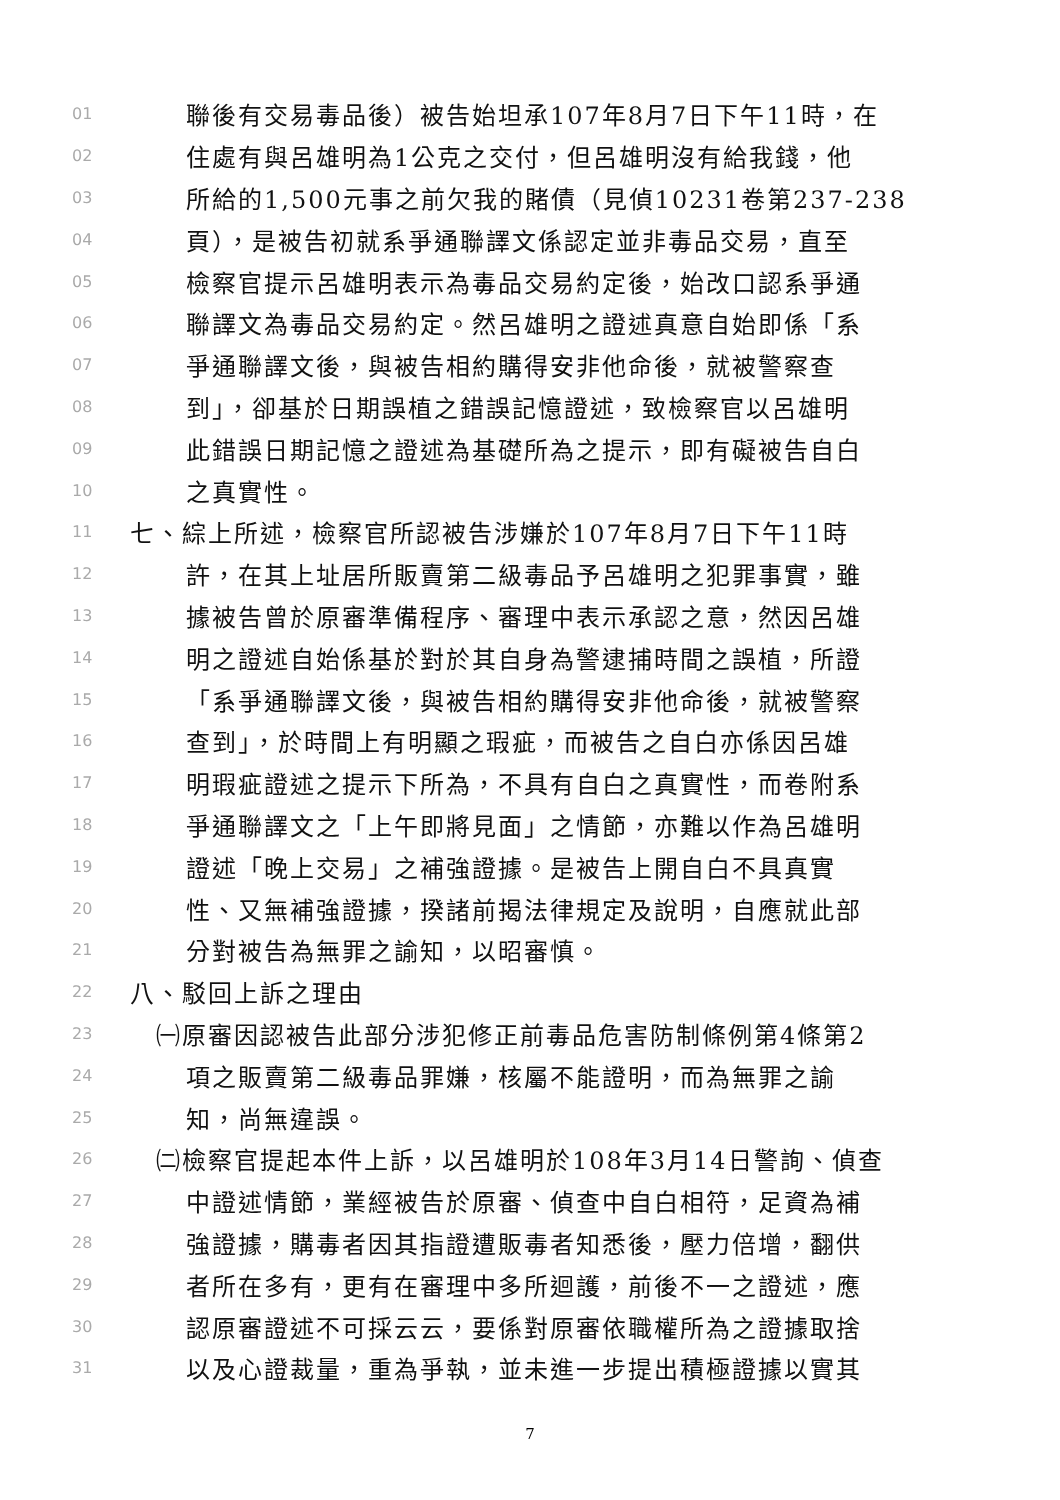01 聯後有交易毒品後）被告始坦承107年8月7日下午11時，在
02 住處有與呂雄明為1公克之交付，但呂雄明沒有給我錢，他
03 所給的1,500元事之前欠我的賭債（見偵10231卷第237-238
04 頁），是被告初就系爭通聯譯文係認定並非毒品交易，直至
05 檢察官提示呂雄明表示為毒品交易約定後，始改口認系爭通
06 聯譯文為毒品交易約定。然呂雄明之證述真意自始即係「系
07 爭通聯譯文後，與被告相約購得安非他命後，就被警察查
08 到」，卻基於日期誤植之錯誤記憶證述，致檢察官以呂雄明
09 此錯誤日期記憶之證述為基礎所為之提示，即有礙被告自白
10 之真實性。
11 七、綜上所述，檢察官所認被告涉嫌於107年8月7日下午11時
12 許，在其上址居所販賣第二級毒品予呂雄明之犯罪事實，雖
13 據被告曾於原審準備程序、審理中表示承認之意，然因呂雄
14 明之證述自始係基於對於其自身為警逮捕時間之誤植，所證
15 「系爭通聯譯文後，與被告相約購得安非他命後，就被警察
16 查到」，於時間上有明顯之瑕疵，而被告之自白亦係因呂雄
17 明瑕疵證述之提示下所為，不具有自白之真實性，而卷附系
18 爭通聯譯文之「上午即將見面」之情節，亦難以作為呂雄明
19 證述「晚上交易」之補強證據。是被告上開自白不具真實
20 性、又無補強證據，揆諸前揭法律規定及說明，自應就此部
21 分對被告為無罪之諭知，以昭審慎。
22 八、駁回上訴之理由
23 ㈠原審因認被告此部分涉犯修正前毒品危害防制條例第4條第2
24 項之販賣第二級毒品罪嫌，核屬不能證明，而為無罪之諭
25 知，尚無違誤。
26 ㈡檢察官提起本件上訴，以呂雄明於108年3月14日警詢、偵查
27 中證述情節，業經被告於原審、偵查中自白相符，足資為補
28 強證據，購毒者因其指證遭販毒者知悉後，壓力倍增，翻供
29 者所在多有，更有在審理中多所迴護，前後不一之證述，應
30 認原審證述不可採云云，要係對原審依職權所為之證據取捨
31 以及心證裁量，重為爭執，並未進一步提出積極證據以實其
7